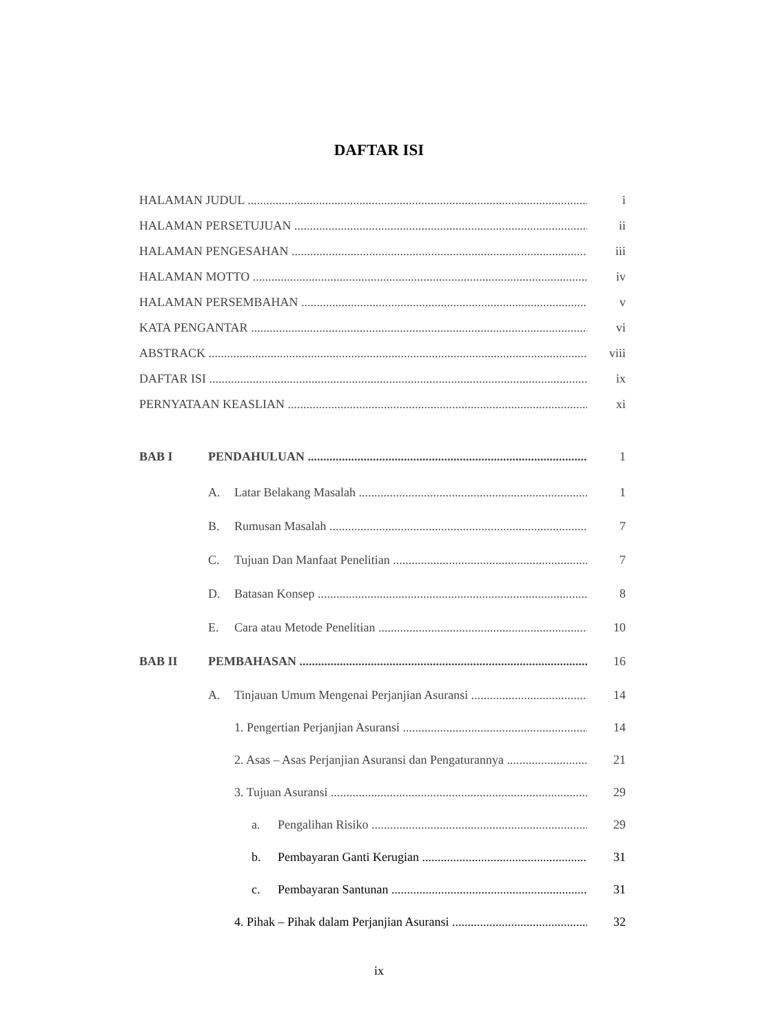DAFTAR ISI
HALAMAN JUDUL i
HALAMAN PERSETUJUAN ii
HALAMAN PENGESAHAN iii
HALAMAN MOTTO iv
HALAMAN PERSEMBAHAN v
KATA PENGANTAR vi
ABSTRACK viii
DAFTAR ISI ix
PERNYATAAN KEASLIAN xi
BAB I PENDAHULUAN 1
A. Latar Belakang Masalah 1
B. Rumusan Masalah 7
C. Tujuan Dan Manfaat Penelitian 7
D. Batasan Konsep 8
E. Cara atau Metode Penelitian 10
BAB II PEMBAHASAN 16
A. Tinjauan Umum Mengenai Perjanjian Asuransi 14
1. Pengertian Perjanjian Asuransi 14
2. Asas – Asas Perjanjian Asuransi dan Pengaturannya 21
3. Tujuan Asuransi 29
a. Pengalihan Risiko 29
b. Pembayaran Ganti Kerugian 31
c. Pembayaran Santunan 31
4. Pihak – Pihak dalam Perjanjian Asuransi 32
ix